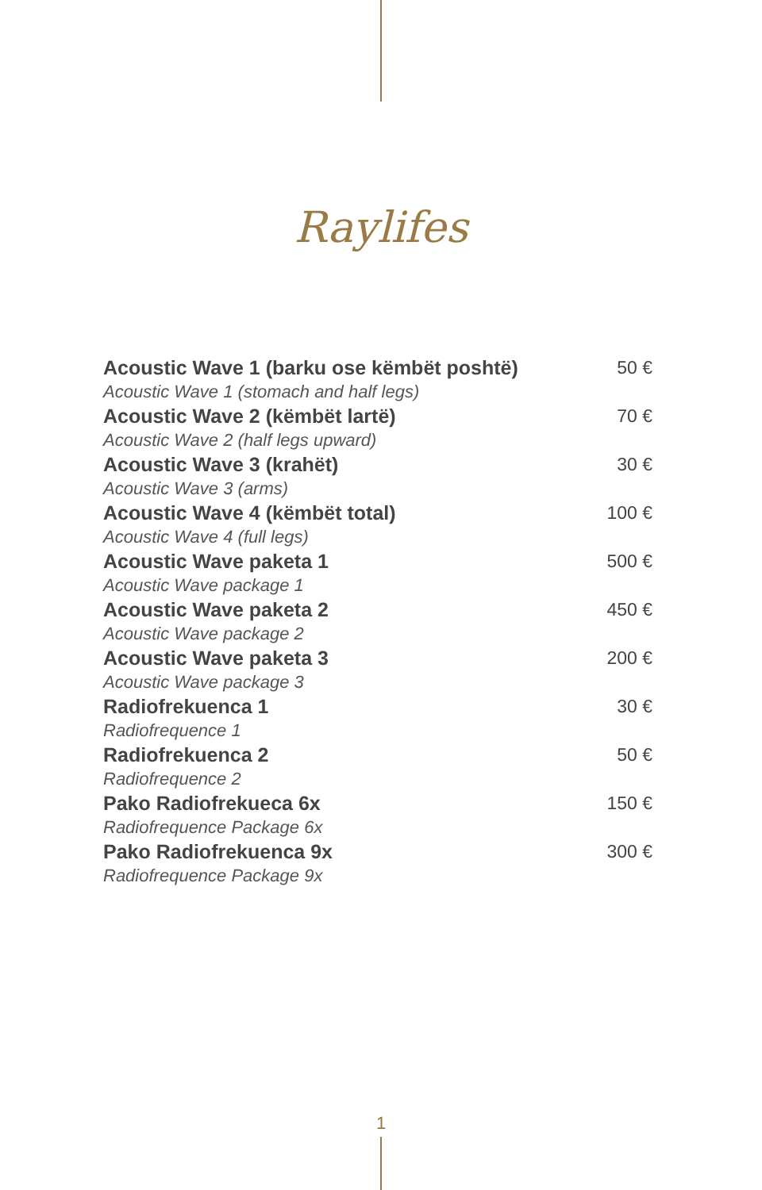Raylifes
| Acoustic Wave 1 (barku ose këmbët poshtë) Acoustic Wave 1 (stomach and half legs) | 50 € |
| Acoustic Wave 2 (këmbët lartë) Acoustic Wave 2 (half legs upward) | 70 € |
| Acoustic Wave 3 (krahët) Acoustic Wave 3 (arms) | 30 € |
| Acoustic Wave 4 (këmbët total) Acoustic Wave 4 (full legs) | 100 € |
| Acoustic Wave paketa 1 Acoustic Wave package 1 | 500 € |
| Acoustic Wave paketa 2 Acoustic Wave package 2 | 450 € |
| Acoustic Wave paketa 3 Acoustic Wave package 3 | 200 € |
| Radiofrekuenca 1 Radiofrequence 1 | 30 € |
| Radiofrekuenca 2 Radiofrequence 2 | 50 € |
| Pako Radiofrekueca 6x Radiofrequence Package 6x | 150 € |
| Pako Radiofrekuenca 9x Radiofrequence Package 9x | 300 € |
1